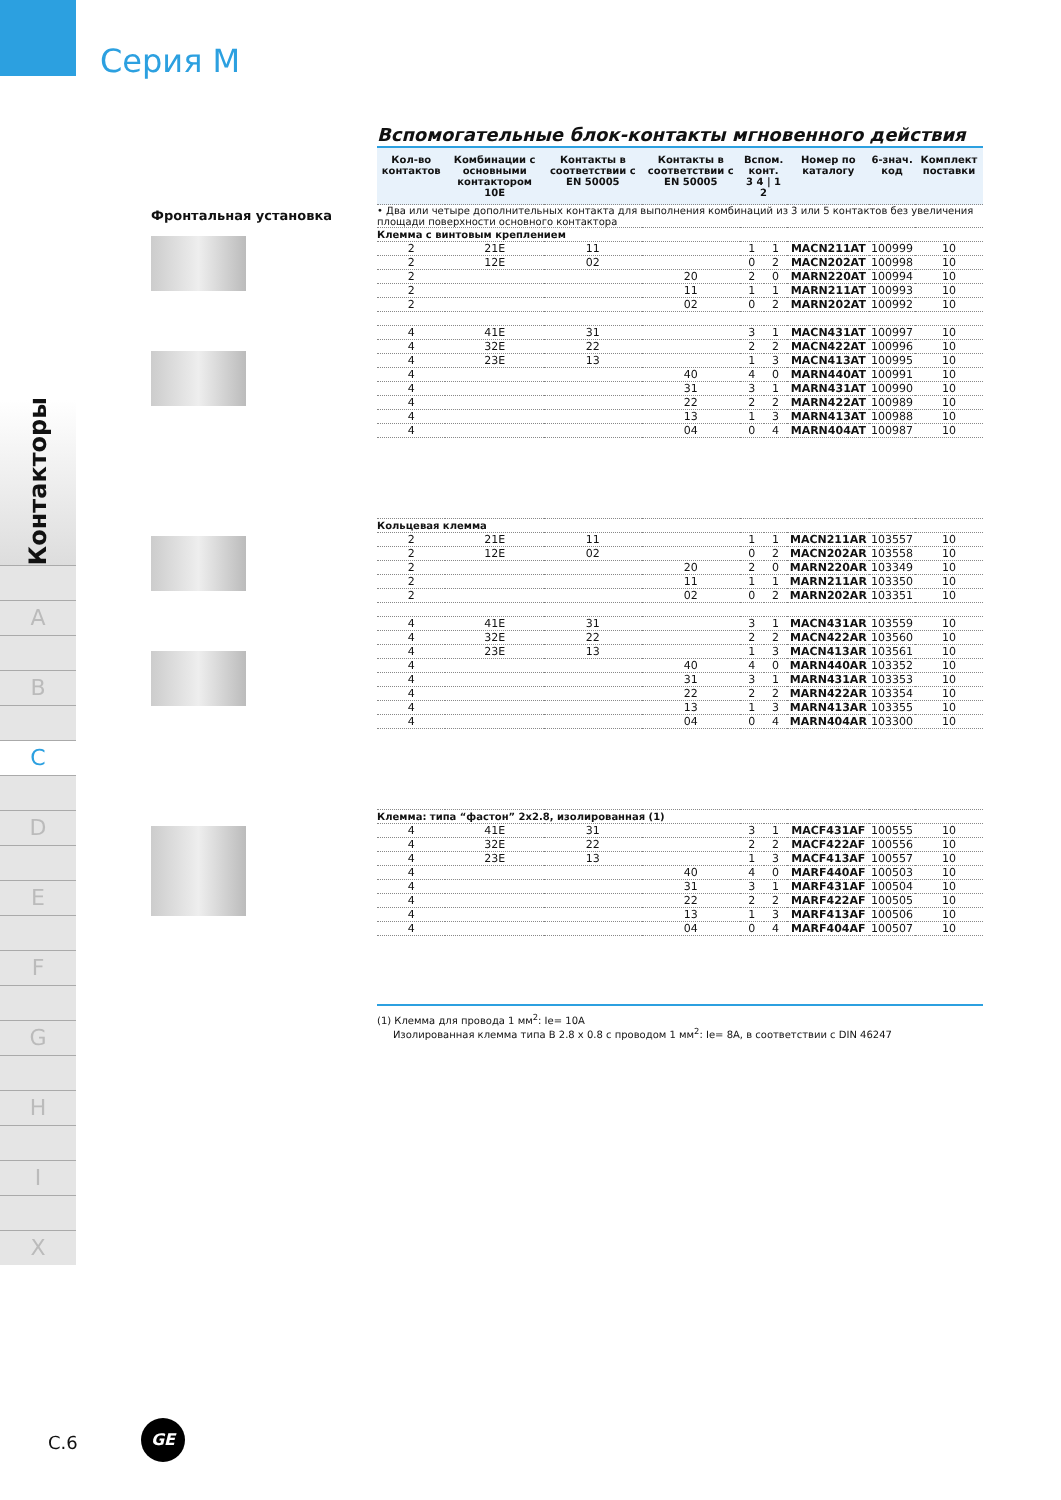Серия М
Контакторы
A
B
C
D
E
F
G
H
I
X
Вспомогательные блок-контакты мгновенного действия
Фронтальная установка
| Кол-во контактов | Комбинации с основными контактором 10E | Контакты в соответствии с EN 50005 | Контакты в соответствии с EN 50005 | Вспом. конт. 3 4 / 1 2 | | Номер по каталогу | 6-знач. код | Комплект поставки |
| --- | --- | --- | --- | --- | --- | --- | --- | --- |
| • Два или четыре дополнительных контакта для выполнения комбинаций из 3 или 5 контактов без увеличения площади поверхности основного контактора | | | | | | | | |
| Клемма с винтовым креплением | | | | | | | | |
| 2 | 21E | 11 | | 1 | 1 | MACN211AT | 100999 | 10 |
| 2 | 12E | 02 | | 0 | 2 | MACN202AT | 100998 | 10 |
| 2 | | | 20 | 2 | 0 | MARN220AT | 100994 | 10 |
| 2 | | | 11 | 1 | 1 | MARN211AT | 100993 | 10 |
| 2 | | | 02 | 0 | 2 | MARN202AT | 100992 | 10 |
| 4 | 41E | 31 | | 3 | 1 | MACN431AT | 100997 | 10 |
| 4 | 32E | 22 | | 2 | 2 | MACN422AT | 100996 | 10 |
| 4 | 23E | 13 | | 1 | 3 | MACN413AT | 100995 | 10 |
| 4 | | | 40 | 4 | 0 | MARN440AT | 100991 | 10 |
| 4 | | | 31 | 3 | 1 | MARN431AT | 100990 | 10 |
| 4 | | | 22 | 2 | 2 | MARN422AT | 100989 | 10 |
| 4 | | | 13 | 1 | 3 | MARN413AT | 100988 | 10 |
| 4 | | | 04 | 0 | 4 | MARN404AT | 100987 | 10 |
| Кольцевая клемма | | | | | | | | |
| 2 | 21E | 11 | | 1 | 1 | MACN211AR | 103557 | 10 |
| 2 | 12E | 02 | | 0 | 2 | MACN202AR | 103558 | 10 |
| 2 | | | 20 | 2 | 0 | MARN220AR | 103349 | 10 |
| 2 | | | 11 | 1 | 1 | MARN211AR | 103350 | 10 |
| 2 | | | 02 | 0 | 2 | MARN202AR | 103351 | 10 |
| 4 | 41E | 31 | | 3 | 1 | MACN431AR | 103559 | 10 |
| 4 | 32E | 22 | | 2 | 2 | MACN422AR | 103560 | 10 |
| 4 | 23E | 13 | | 1 | 3 | MACN413AR | 103561 | 10 |
| 4 | | | 40 | 4 | 0 | MARN440AR | 103352 | 10 |
| 4 | | | 31 | 3 | 1 | MARN431AR | 103353 | 10 |
| 4 | | | 22 | 2 | 2 | MARN422AR | 103354 | 10 |
| 4 | | | 13 | 1 | 3 | MARN413AR | 103355 | 10 |
| 4 | | | 04 | 0 | 4 | MARN404AR | 103300 | 10 |
| Клемма: типа “фастон” 2x2.8, изолированная (1) | | | | | | | | |
| 4 | 41E | 31 | | 3 | 1 | MACF431AF | 100555 | 10 |
| 4 | 32E | 22 | | 2 | 2 | MACF422AF | 100556 | 10 |
| 4 | 23E | 13 | | 1 | 3 | MACF413AF | 100557 | 10 |
| 4 | | | 40 | 4 | 0 | MARF440AF | 100503 | 10 |
| 4 | | | 31 | 3 | 1 | MARF431AF | 100504 | 10 |
| 4 | | | 22 | 2 | 2 | MARF422AF | 100505 | 10 |
| 4 | | | 13 | 1 | 3 | MARF413AF | 100506 | 10 |
| 4 | | | 04 | 0 | 4 | MARF404AF | 100507 | 10 |
(1) Клемма для провода 1 мм<sup>2</sup>: Ie= 10A
Изолированная клемма типа B 2.8 x 0.8 с проводом 1 мм<sup>2</sup>: Ie= 8A, в соответствии с DIN 46247
C.6
GE